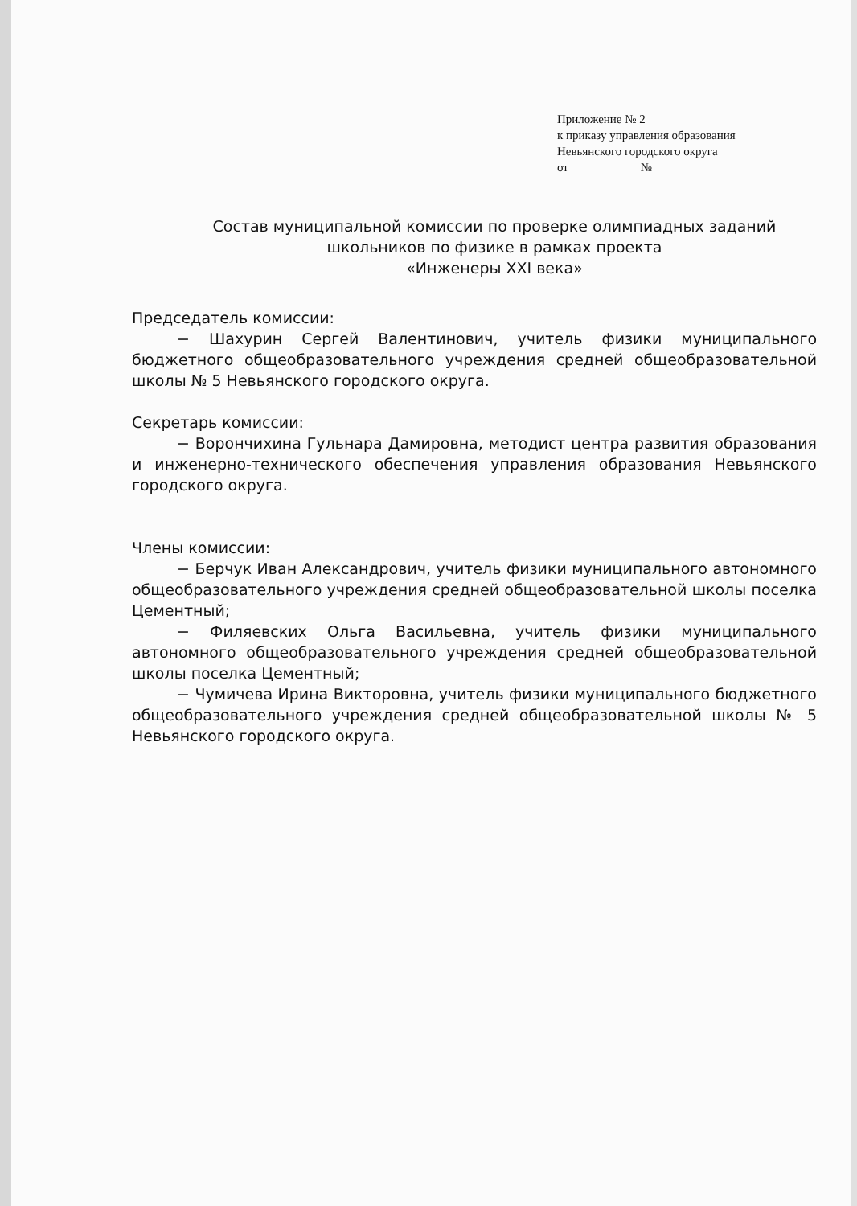Приложение № 2
к приказу управления образования
Невьянского городского округа
от №
Состав муниципальной комиссии по проверке олимпиадных заданий
школьников по физике в рамках проекта
«Инженеры XXI века»
Председатель комиссии:
− Шахурин Сергей Валентинович, учитель физики муниципального бюджетного общеобразовательного учреждения средней общеобразовательной школы № 5 Невьянского городского округа.
Секретарь комиссии:
− Ворончихина Гульнара Дамировна, методист центра развития образования и инженерно-технического обеспечения управления образования Невьянского городского округа.
Члены комиссии:
− Берчук Иван Александрович, учитель физики муниципального автономного общеобразовательного учреждения средней общеобразовательной школы поселка Цементный;
− Филяевских Ольга Васильевна, учитель физики муниципального автономного общеобразовательного учреждения средней общеобразовательной школы поселка Цементный;
− Чумичева Ирина Викторовна, учитель физики муниципального бюджетного общеобразовательного учреждения средней общеобразовательной школы № 5 Невьянского городского округа.